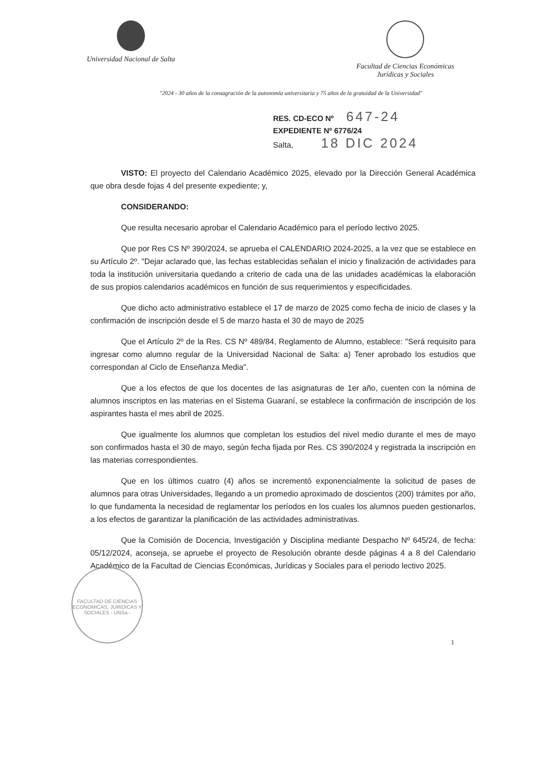Universidad Nacional de Salta Facultad de Ciencias Económicas
Jurídicas y Sociales
"2024 - 30 años de la consagración de la autonomía universitaria y 75 años de la gratuidad de la Universidad"
RES. CD-ECO Nº 647-24
EXPEDIENTE Nº 6776/24
Salta, 18 DIC 2024
VISTO: El proyecto del Calendario Académico 2025, elevado por la Dirección General Académica que obra desde fojas 4 del presente expediente; y,
CONSIDERANDO:
Que resulta necesario aprobar el Calendario Académico para el período lectivo 2025.
Que por Res CS Nº 390/2024, se aprueba el CALENDARIO 2024-2025, a la vez que se establece en su Artículo 2º. "Dejar aclarado que, las fechas establecidas señalan el inicio y finalización de actividades para toda la institución universitaria quedando a criterio de cada una de las unidades académicas la elaboración de sus propios calendarios académicos en función de sus requerimientos y especificidades.
Que dicho acto administrativo establece el 17 de marzo de 2025 como fecha de inicio de clases y la confirmación de inscripción desde el 5 de marzo hasta el 30 de mayo de 2025
Que el Artículo 2º de la Res. CS Nº 489/84, Reglamento de Alumno, establece: "Será requisito para ingresar como alumno regular de la Universidad Nacional de Salta: a) Tener aprobado los estudios que correspondan al Ciclo de Enseñanza Media".
Que a los efectos de que los docentes de las asignaturas de 1er año, cuenten con la nómina de alumnos inscriptos en las materias en el Sistema Guaraní, se establece la confirmación de inscripción de los aspirantes hasta el mes abril de 2025.
Que igualmente los alumnos que completan los estudios del nivel medio durante el mes de mayo son confirmados hasta el 30 de mayo, según fecha fijada por Res. CS 390/2024 y registrada la inscripción en las materias correspondientes.
Que en los últimos cuatro (4) años se incrementó exponencialmente la solicitud de pases de alumnos para otras Universidades, llegando a un promedio aproximado de doscientos (200) trámites por año, lo que fundamenta la necesidad de reglamentar los períodos en los cuales los alumnos pueden gestionarlos, a los efectos de garantizar la planificación de las actividades administrativas.
Que la Comisión de Docencia, Investigación y Disciplina mediante Despacho Nº 645/24, de fecha: 05/12/2024, aconseja, se apruebe el proyecto de Resolución obrante desde páginas 4 a 8 del Calendario Académico de la Facultad de Ciencias Económicas, Jurídicas y Sociales para el periodo lectivo 2025.
FACULTAD DE CIENCIAS ECONOMICAS, JURIDICAS Y SOCIALES - UNSa -
1